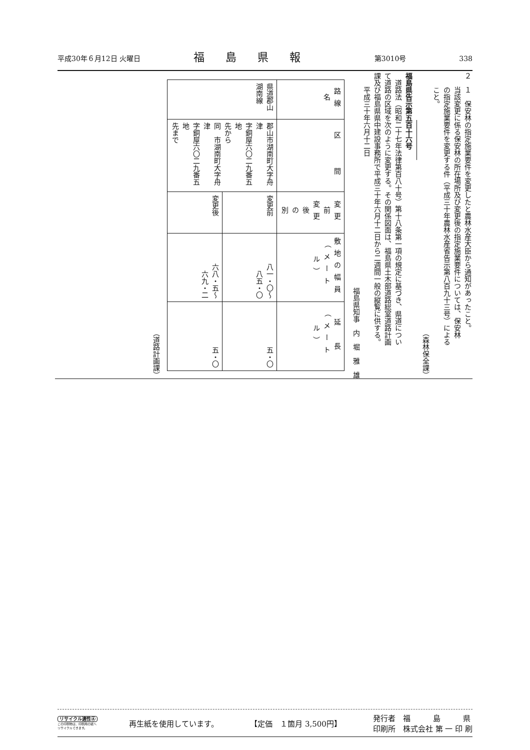平成30年６月12日 火曜日 福島県報 第3010号 338
２　１　保安林の指定施業要件を変更したと農林水産大臣から通知があったこと。
　　当該変更に係る保安林の所在場所及び変更後の指定施業要件については、保安林
　　の指定施業要件を変更する件（平成三十年農林水産省告示第八百九十三号）による
　　こと。
（森林保全課）
福島県告示第五百十六号
　道路法（昭和二十七年法律第百八十号）第十八条第一項の規定に基づき、県道につい
て道路の区域を次のように変更する。その関係図面は、福島県土木部道路総室道路計画
課及び福島県県中建設事務所で平成三十年六月十二日から二週間一般の縦覧に供する。
　　平成三十年六月十二日
福島県知事　内　堀　雅　雄
| 路線名 | 区 間 | 変更前 変更後 の 別 | 敷地の幅員 （メートル） | 延 長 （メートル） |
| --- | --- | --- | --- | --- |
| 県道郡山 湖南線 | 郡山市湖南町大字舟津 字銅屋六〇二九番五地 先から 同 市湖南町大字舟津 字銅屋六〇二九番五地 先まで | 変更前 | 八一・〇～ 八五・〇 | 五・〇 |
| | | 変更後 | 六八・五～ 六九・二 | 五・〇 |
（道路計画課）
リサイクル適性Ⓐ
この印刷物は、印刷用の紙へ
リサイクルできます。
再生紙を使用しています。 【定価　１箇月 3,500円】 発行者　福　　　島　　　県
印刷所　株式会社 第 一 印 刷